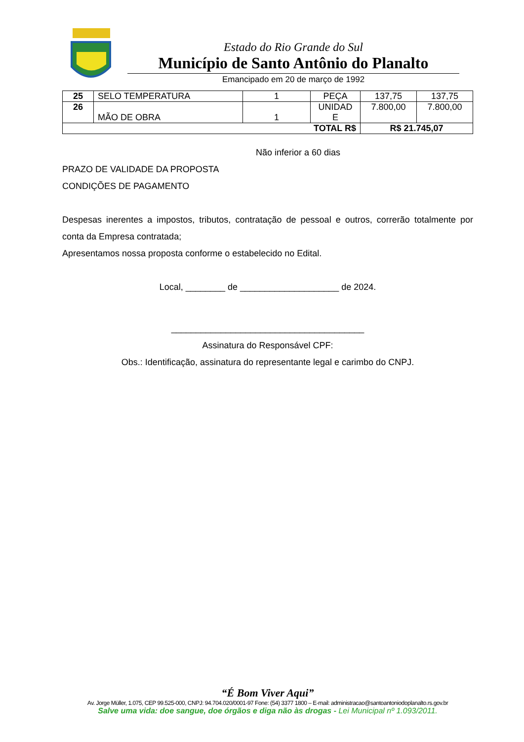Estado do Rio Grande do Sul
Município de Santo Antônio do Planalto
Emancipado em 20 de março de 1992
| 25 | SELO TEMPERATURA | 1 | PEÇA | 137,75 | 137,75 |
| 26 | MÃO DE OBRA | 1 | UNIDAD E | 7.800,00 | 7.800,00 |
| TOTAL R$ | | | | R$ 21.745,07 | |
Não inferior a 60 dias
PRAZO DE VALIDADE DA PROPOSTA
CONDIÇÕES DE PAGAMENTO
Despesas inerentes a impostos, tributos, contratação de pessoal e outros, correrão totalmente por conta da Empresa contratada;
Apresentamos nossa proposta conforme o estabelecido no Edital.
Local, ________ de ____________________ de 2024.
_______________________________________
Assinatura do Responsável CPF:
Obs.: Identificação, assinatura do representante legal e carimbo do CNPJ.
“É Bom Viver Aqui”
Av. Jorge Müller, 1.075, CEP 99.525-000, CNPJ: 94.704.020/0001-97 Fone: (54) 3377 1800 – E-mail: administracao@santoantoniodoplanalto.rs.gov.br
Salve uma vida: doe sangue, doe órgãos e diga não às drogas - Lei Municipal nº 1.093/2011.